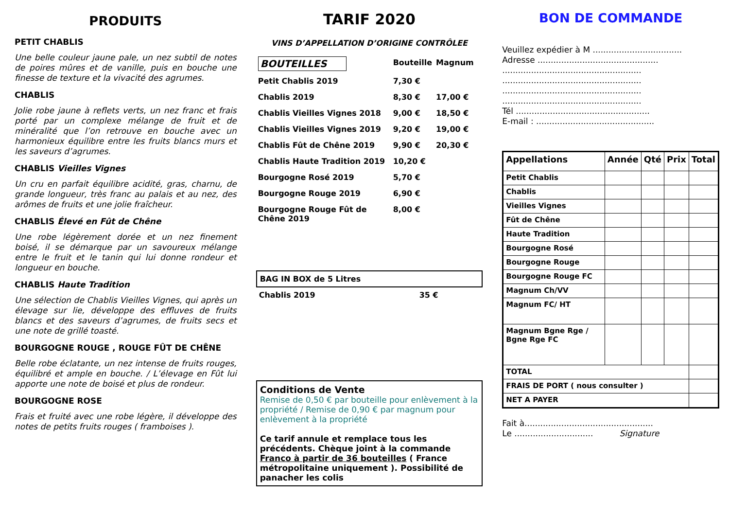PRODUITS
PETIT CHABLIS
Une belle couleur jaune pale, un nez subtil de notes de poires mûres et de vanille, puis en bouche une finesse de texture et la vivacité des agrumes.
CHABLIS
Jolie robe jaune à reflets verts, un nez franc et frais porté par un complexe mélange de fruit et de minéralité que l’on retrouve en bouche avec un harmonieux équilibre entre les fruits blancs murs et les saveurs d’agrumes.
CHABLIS Vieilles Vignes
Un cru en parfait équilibre acidité, gras, charnu, de grande longueur, très franc au palais et au nez, des arômes de fruits et une jolie fraîcheur.
CHABLIS Élevé en Fût de Chêne
Une robe légèrement dorée et un nez finement boisé, il se démarque par un savoureux mélange entre le fruit et le tanin qui lui donne rondeur et longueur en bouche.
CHABLIS Haute Tradition
Une sélection de Chablis Vieilles Vignes, qui après un élevage sur lie, développe des effluves de fruits blancs et des saveurs d’agrumes, de fruits secs et une note de grillé toasté.
BOURGOGNE ROUGE , ROUGE FÛT DE CHÊNE
Belle robe éclatante, un nez intense de fruits rouges, équilibré et ample en bouche. / L’élevage en Fût lui apporte une note de boisé et plus de rondeur.
BOURGOGNE ROSE
Frais et fruité avec une robe légère, il développe des notes de petits fruits rouges ( framboises ).
TARIF 2020
VINS D’APPELLATION D’ORIGINE CONTRÔLEE
| BOUTEILLES | Bouteille | Magnum |
| Petit Chablis 2019 | 7,30 € | |
| Chablis 2019 | 8,30 € | 17,00 € |
| Chablis Vieilles Vignes 2018 | 9,00 € | 18,50 € |
| Chablis Vieilles Vignes 2019 | 9,20 € | 19,00 € |
| Chablis Fût de Chêne 2019 | 9,90 € | 20,30 € |
| Chablis Haute Tradition 2019 | 10,20 € | |
| Bourgogne Rosé 2019 | 5,70 € | |
| Bourgogne Rouge 2019 | 6,90 € | |
| Bourgogne Rouge Fût de Chêne 2019 | 8,00 € | |
BAG IN BOX de 5 Litres
Chablis 2019 35 €
Conditions de Vente
Remise de 0,50 € par bouteille pour enlèvement à la propriété / Remise de 0,90 € par magnum pour enlèvement à la propriété
Ce tarif annule et remplace tous les précédents. Chèque joint à la commande
Franco à partir de 36 bouteilles ( France métropolitaine uniquement ). Possibilité de panacher les colis
BON DE COMMANDE
Veuillez expédier à M ..................................
Adresse ..............................................
.....................................................
.....................................................
.....................................................
.....................................................
Tél ...................................................
E-mail : .............................................
| Appellations | Année | Qté | Prix | Total |
| --- | --- | --- | --- | --- |
| Petit Chablis | | | | |
| Chablis | | | | |
| Vieilles Vignes | | | | |
| Fût de Chêne | | | | |
| Haute Tradition | | | | |
| Bourgogne Rosé | | | | |
| Bourgogne Rouge | | | | |
| Bourgogne Rouge FC | | | | |
| Magnum Ch/VV | | | | |
| Magnum FC/ HT | | | | |
| Magnum Bgne Rge / Bgne Rge FC | | | | |
| TOTAL | | | | |
| FRAIS DE PORT ( nous consulter ) | | | | |
| NET A PAYER | | | | |
Fait à.................................................
Le .............................. Signature